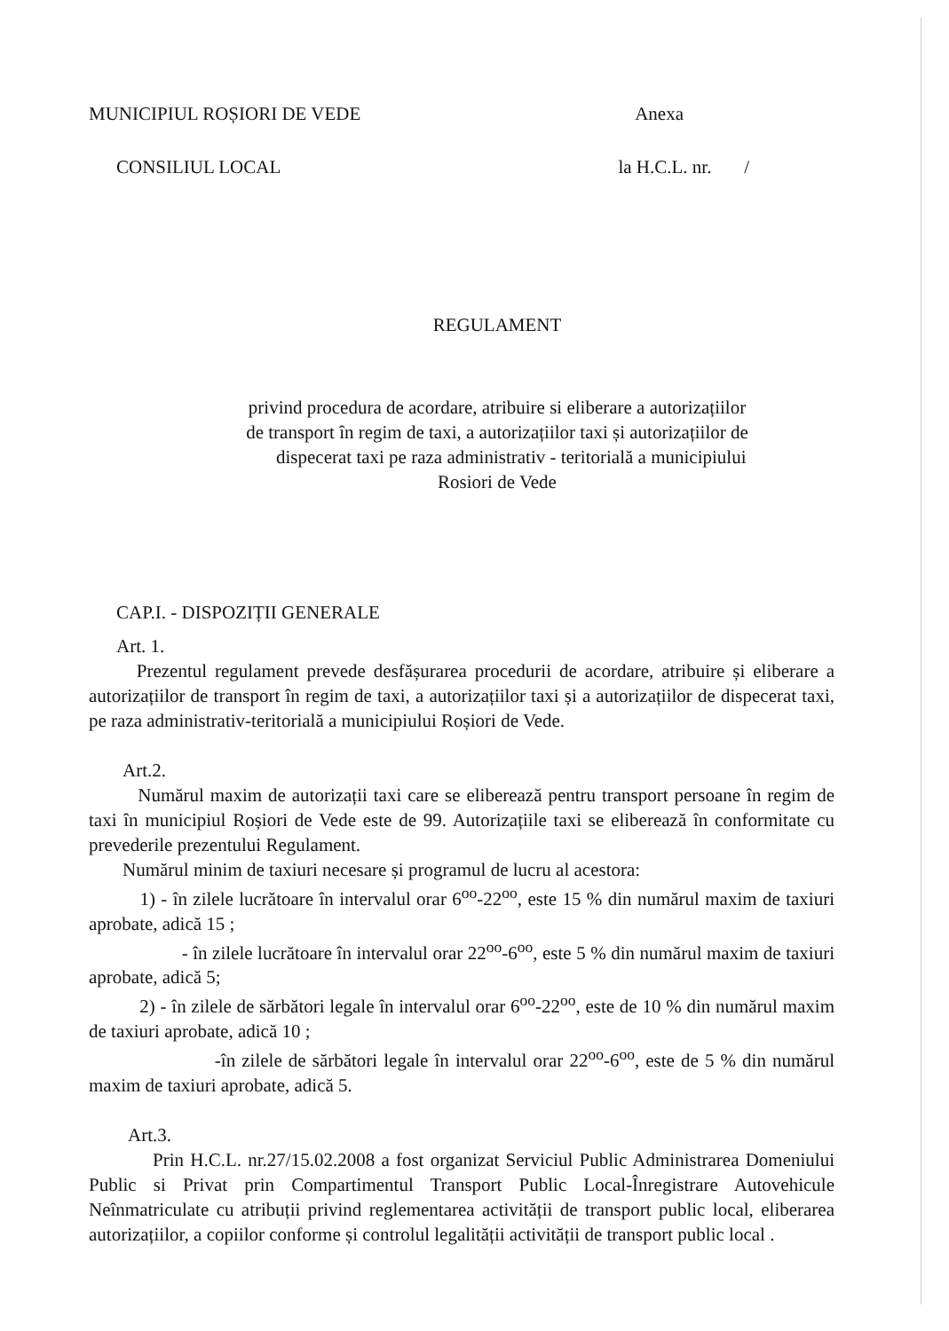MUNICIPIUL ROȘIORI DE VEDE Anexa
CONSILIUL LOCAL la H.C.L. nr. /
REGULAMENT
privind procedura de acordare, atribuire si eliberare a autorizațiilor
de transport în regim de taxi, a autorizațiilor taxi și autorizațiilor de
dispecerat taxi pe raza administrativ - teritorială a municipiului
Rosiori de Vede
CAP.I. - DISPOZIȚII GENERALE
Art. 1.
Prezentul regulament prevede desfășurarea procedurii de acordare, atribuire și eliberare a autorizațiilor de transport în regim de taxi, a autorizațiilor taxi și a autorizațiilor de dispecerat taxi, pe raza administrativ-teritorială a municipiului Roșiori de Vede.
Art.2.
Numărul maxim de autorizații taxi care se eliberează pentru transport persoane în regim de taxi în municipiul Roșiori de Vede este de 99. Autorizațiile taxi se eliberează în conformitate cu prevederile prezentului Regulament.
Numărul minim de taxiuri necesare și programul de lucru al acestora:
1) - în zilele lucrătoare în intervalul orar 6<sup>oo</sup>-22<sup>oo</sup>, este 15 % din numărul maxim de taxiuri aprobate, adică 15 ;
- în zilele lucrătoare în intervalul orar 22<sup>oo</sup>-6<sup>oo</sup>, este 5 % din numărul maxim de taxiuri aprobate, adică 5;
2) - în zilele de sărbători legale în intervalul orar 6<sup>oo</sup>-22<sup>oo</sup>, este de 10 % din numărul maxim de taxiuri aprobate, adică 10 ;
-în zilele de sărbători legale în intervalul orar 22<sup>oo</sup>-6<sup>oo</sup>, este de 5 % din numărul maxim de taxiuri aprobate, adică 5.
Art.3.
Prin H.C.L. nr.27/15.02.2008 a fost organizat Serviciul Public Administrarea Domeniului Public si Privat prin Compartimentul Transport Public Local-Înregistrare Autovehicule Neînmatriculate cu atribuții privind reglementarea activității de transport public local, eliberarea autorizațiilor, a copiilor conforme și controlul legalității activității de transport public local .